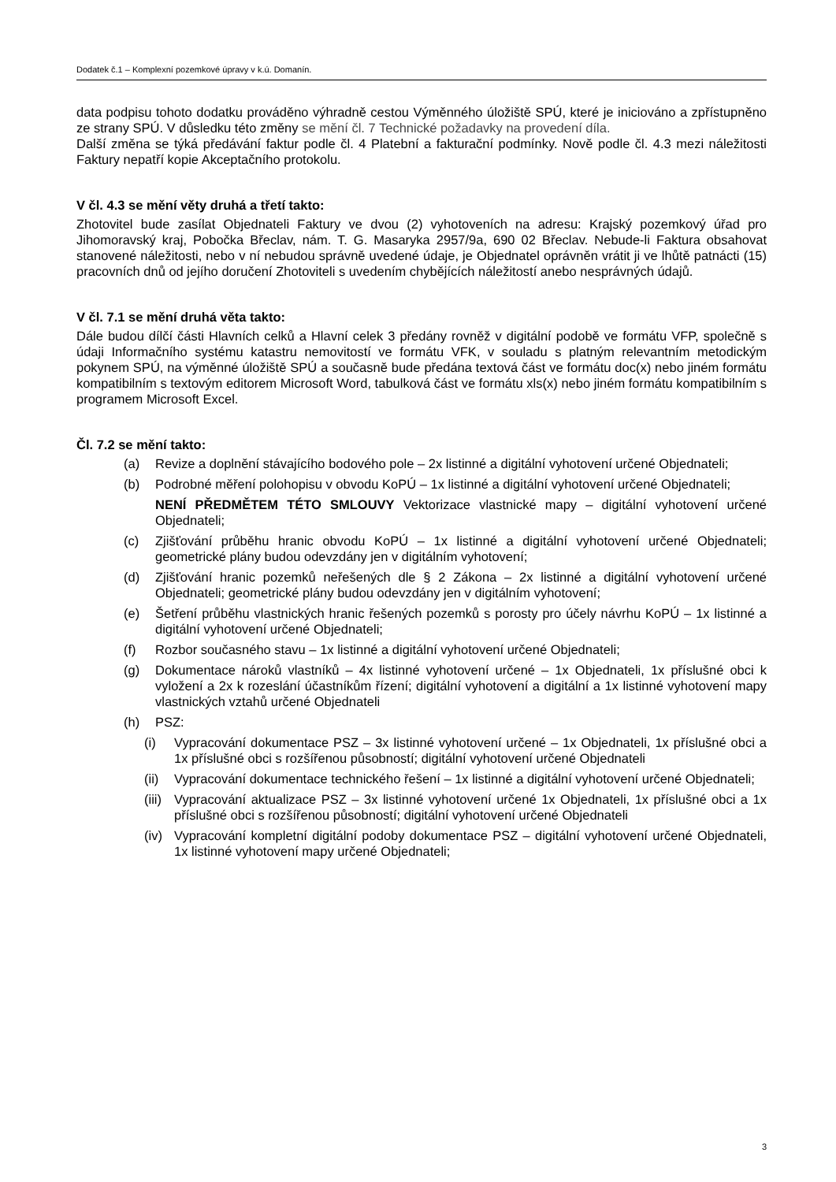Dodatek č.1 – Komplexní pozemkové úpravy v k.ú. Domanín.
data podpisu tohoto dodatku prováděno výhradně cestou Výměnného úložiště SPÚ, které je iniciováno a zpřístupněno ze strany SPÚ. V důsledku této změny se mění čl. 7 Technické požadavky na provedení díla.
Další změna se týká předávání faktur podle čl. 4 Platební a fakturační podmínky. Nově podle čl. 4.3 mezi náležitosti Faktury nepatří kopie Akceptačního protokolu.
V čl. 4.3 se mění věty druhá a třetí takto:
Zhotovitel bude zasílat Objednateli Faktury ve dvou (2) vyhotoveních na adresu: Krajský pozemkový úřad pro Jihomoravský kraj, Pobočka Břeclav, nám. T. G. Masaryka 2957/9a, 690 02 Břeclav. Nebude-li Faktura obsahovat stanovené náležitosti, nebo v ní nebudou správně uvedené údaje, je Objednatel oprávněn vrátit ji ve lhůtě patnácti (15) pracovních dnů od jejího doručení Zhotoviteli s uvedením chybějících náležitostí anebo nesprávných údajů.
V čl. 7.1 se mění druhá věta takto:
Dále budou dílčí části Hlavních celků a Hlavní celek 3 předány rovněž v digitální podobě ve formátu VFP, společně s údaji Informačního systému katastru nemovitostí ve formátu VFK, v souladu s platným relevantním metodickým pokynem SPÚ, na výměnné úložiště SPÚ a současně bude předána textová část ve formátu doc(x) nebo jiném formátu kompatibilním s textovým editorem Microsoft Word, tabulková část ve formátu xls(x) nebo jiném formátu kompatibilním s programem Microsoft Excel.
Čl. 7.2 se mění takto:
(a) Revize a doplnění stávajícího bodového pole – 2x listinné a digitální vyhotovení určené Objednateli;
(b) Podrobné měření polohopisu v obvodu KoPÚ – 1x listinné a digitální vyhotovení určené Objednateli;
NENÍ PŘEDMĚTEM TÉTO SMLOUVY Vektorizace vlastnické mapy – digitální vyhotovení určené Objednateli;
(c) Zjišťování průběhu hranic obvodu KoPÚ – 1x listinné a digitální vyhotovení určené Objednateli; geometrické plány budou odevzdány jen v digitálním vyhotovení;
(d) Zjišťování hranic pozemků neřešených dle § 2 Zákona – 2x listinné a digitální vyhotovení určené Objednateli; geometrické plány budou odevzdány jen v digitálním vyhotovení;
(e) Šetření průběhu vlastnických hranic řešených pozemků s porosty pro účely návrhu KoPÚ – 1x listinné a digitální vyhotovení určené Objednateli;
(f) Rozbor současného stavu – 1x listinné a digitální vyhotovení určené Objednateli;
(g) Dokumentace nároků vlastníků – 4x listinné vyhotovení určené – 1x Objednateli, 1x příslušné obci k vyložení a 2x k rozeslání účastníkům řízení; digitální vyhotovení a digitální a 1x listinné vyhotovení mapy vlastnických vztahů určené Objednateli
(h) PSZ:
(i) Vypracování dokumentace PSZ – 3x listinné vyhotovení určené – 1x Objednateli, 1x příslušné obci a 1x příslušné obci s rozšířenou působností; digitální vyhotovení určené Objednateli
(ii) Vypracování dokumentace technického řešení – 1x listinné a digitální vyhotovení určené Objednateli;
(iii) Vypracování aktualizace PSZ – 3x listinné vyhotovení určené 1x Objednateli, 1x příslušné obci a 1x příslušné obci s rozšířenou působností; digitální vyhotovení určené Objednateli
(iv) Vypracování kompletní digitální podoby dokumentace PSZ – digitální vyhotovení určené Objednateli, 1x listinné vyhotovení mapy určené Objednateli;
3